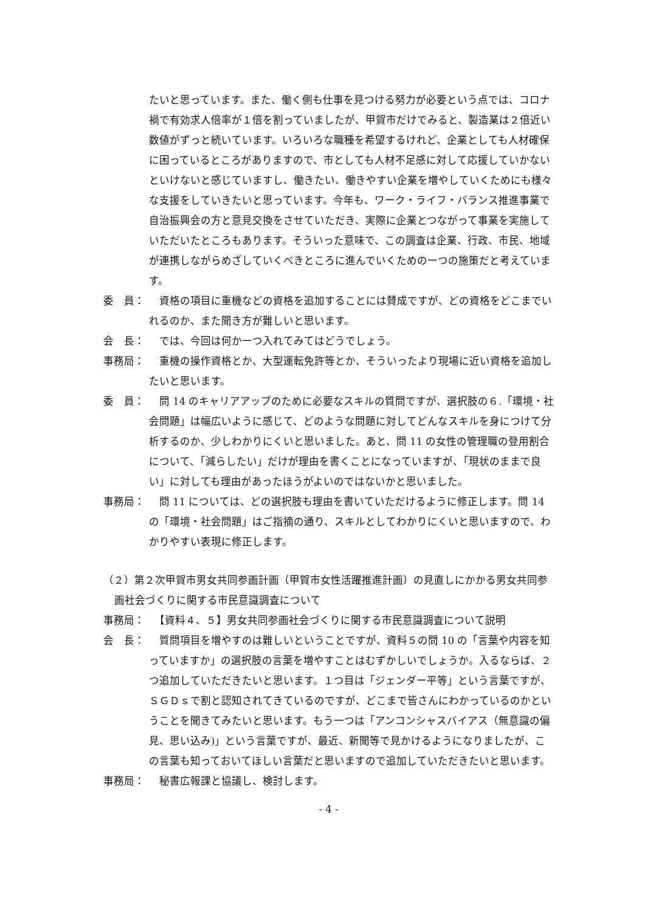たいと思っています。また、働く側も仕事を見つける努力が必要という点では、コロナ禍で有効求人倍率が１倍を割っていましたが、甲賀市だけでみると、製造業は２倍近い数値がずっと続いています。いろいろな職種を希望するけれど、企業としても人材確保に困っているところがありますので、市としても人材不足感に対して応援していかないといけないと感じていますし、働きたい、働きやすい企業を増やしていくためにも様々な支援をしていきたいと思っています。今年も、ワーク・ライフ・バランス推進事業で自治振興会の方と意見交換をさせていただき、実際に企業とつながって事業を実施していただいたところもあります。そういった意味で、この調査は企業、行政、市民、地域が連携しながらめざしていくべきところに進んでいくための一つの施策だと考えています。
委　員： 　資格の項目に重機などの資格を追加することには賛成ですが、どの資格をどこまでいれるのか、また聞き方が難しいと思います。
会　長： 　では、今回は何か一つ入れてみてはどうでしょう。
事務局： 　重機の操作資格とか、大型運転免許等とか、そういったより現場に近い資格を追加したいと思います。
委　員： 　問 14 のキャリアアップのために必要なスキルの質問ですが、選択肢の６.「環境・社会問題」は幅広いように感じて、どのような問題に対してどんなスキルを身につけて分析するのか、少しわかりにくいと思いました。あと、問 11 の女性の管理職の登用割合について、「減らしたい」だけが理由を書くことになっていますが、「現状のままで良い」に対しても理由があったほうがよいのではないかと思いました。
事務局： 　問 11 については、どの選択肢も理由を書いていただけるように修正します。問 14 の「環境・社会問題」はご指摘の通り、スキルとしてわかりにくいと思いますので、わかりやすい表現に修正します。
（２）第２次甲賀市男女共同参画計画（甲賀市女性活躍推進計画）の見直しにかかる男女共同参画社会づくりに関する市民意識調査について
事務局： 　【資料４、５】男女共同参画社会づくりに関する市民意識調査について説明
会　長： 　質問項目を増やすのは難しいということですが、資料５の問 10 の「言葉や内容を知っていますか」の選択肢の言葉を増やすことはむずかしいでしょうか。入るならば、２つ追加していただきたいと思います。１つ目は「ジェンダー平等」という言葉ですが、ＳＧＤｓで割と認知されてきているのですが、どこまで皆さんにわかっているのかということを聞きてみたいと思います。もう一つは「アンコンシャスバイアス（無意識の偏見、思い込み)」という言葉ですが、最近、新聞等で見かけるようになりましたが、この言葉も知っておいてほしい言葉だと思いますので追加していただきたいと思います。
事務局： 　秘書広報課と協議し、検討します。
- 4 -